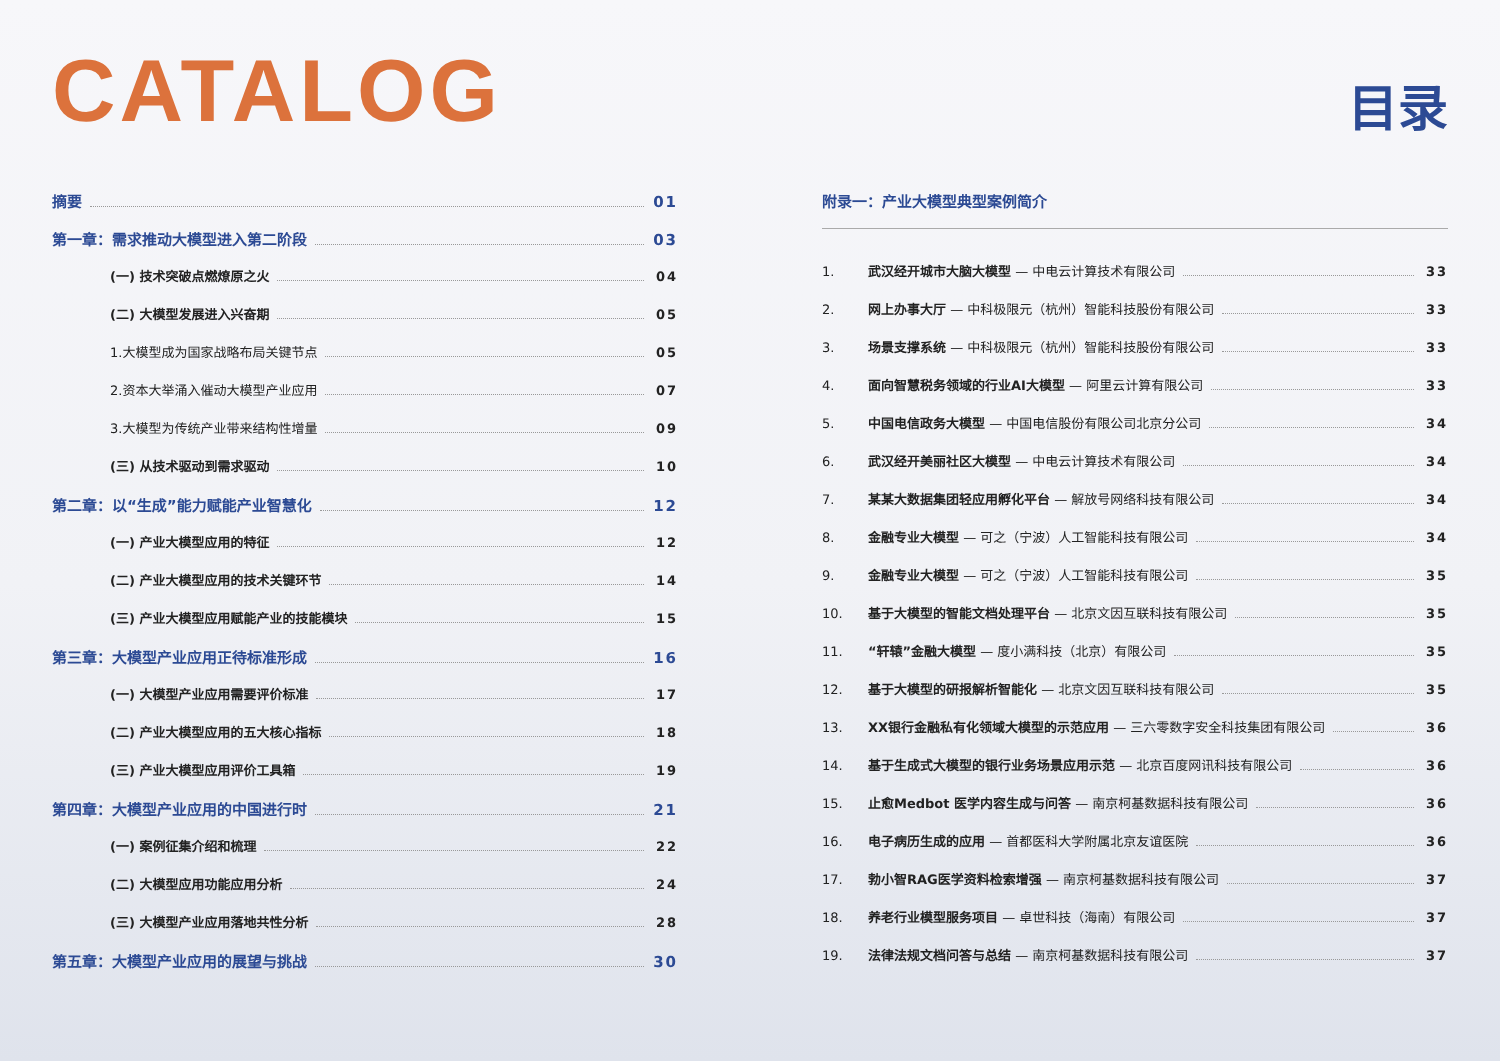CATALOG
目录
摘要 01
第一章：需求推动大模型进入第二阶段 03
(一) 技术突破点燃燎原之火 04
(二) 大模型发展进入兴奋期 05
1.大模型成为国家战略布局关键节点 05
2.资本大举涌入催动大模型产业应用 07
3.大模型为传统产业带来结构性增量 09
(三) 从技术驱动到需求驱动 10
第二章：以“生成”能力赋能产业智慧化 12
(一) 产业大模型应用的特征 12
(二) 产业大模型应用的技术关键环节 14
(三) 产业大模型应用赋能产业的技能模块 15
第三章：大模型产业应用正待标准形成 16
(一) 大模型产业应用需要评价标准 17
(二) 产业大模型应用的五大核心指标 18
(三) 产业大模型应用评价工具箱 19
第四章：大模型产业应用的中国进行时 21
(一) 案例征集介绍和梳理 22
(二) 大模型应用功能应用分析 24
(三) 大模型产业应用落地共性分析 28
第五章：大模型产业应用的展望与挑战 30
附录一：产业大模型典型案例简介
1. 武汉经开城市大脑大模型 — 中电云计算技术有限公司 33
2. 网上办事大厅 — 中科极限元（杭州）智能科技股份有限公司 33
3. 场景支撑系统 — 中科极限元（杭州）智能科技股份有限公司 33
4. 面向智慧税务领域的行业AI大模型 — 阿里云计算有限公司 33
5. 中国电信政务大模型 — 中国电信股份有限公司北京分公司 34
6. 武汉经开美丽社区大模型 — 中电云计算技术有限公司 34
7. 某某大数据集团轻应用孵化平台 — 解放号网络科技有限公司 34
8. 金融专业大模型 — 可之（宁波）人工智能科技有限公司 34
9. 金融专业大模型 — 可之（宁波）人工智能科技有限公司 35
10. 基于大模型的智能文档处理平台 — 北京文因互联科技有限公司 35
11. “轩辕”金融大模型 — 度小满科技（北京）有限公司 35
12. 基于大模型的研报解析智能化 — 北京文因互联科技有限公司 35
13. XX银行金融私有化领域大模型的示范应用 — 三六零数字安全科技集团有限公司 36
14. 基于生成式大模型的银行业务场景应用示范 — 北京百度网讯科技有限公司 36
15. 止愈Medbot 医学内容生成与问答 — 南京柯基数据科技有限公司 36
16. 电子病历生成的应用 — 首都医科大学附属北京友谊医院 36
17. 勃小智RAG医学资料检索增强 — 南京柯基数据科技有限公司 37
18. 养老行业模型服务项目 — 卓世科技（海南）有限公司 37
19. 法律法规文档问答与总结 — 南京柯基数据科技有限公司 37